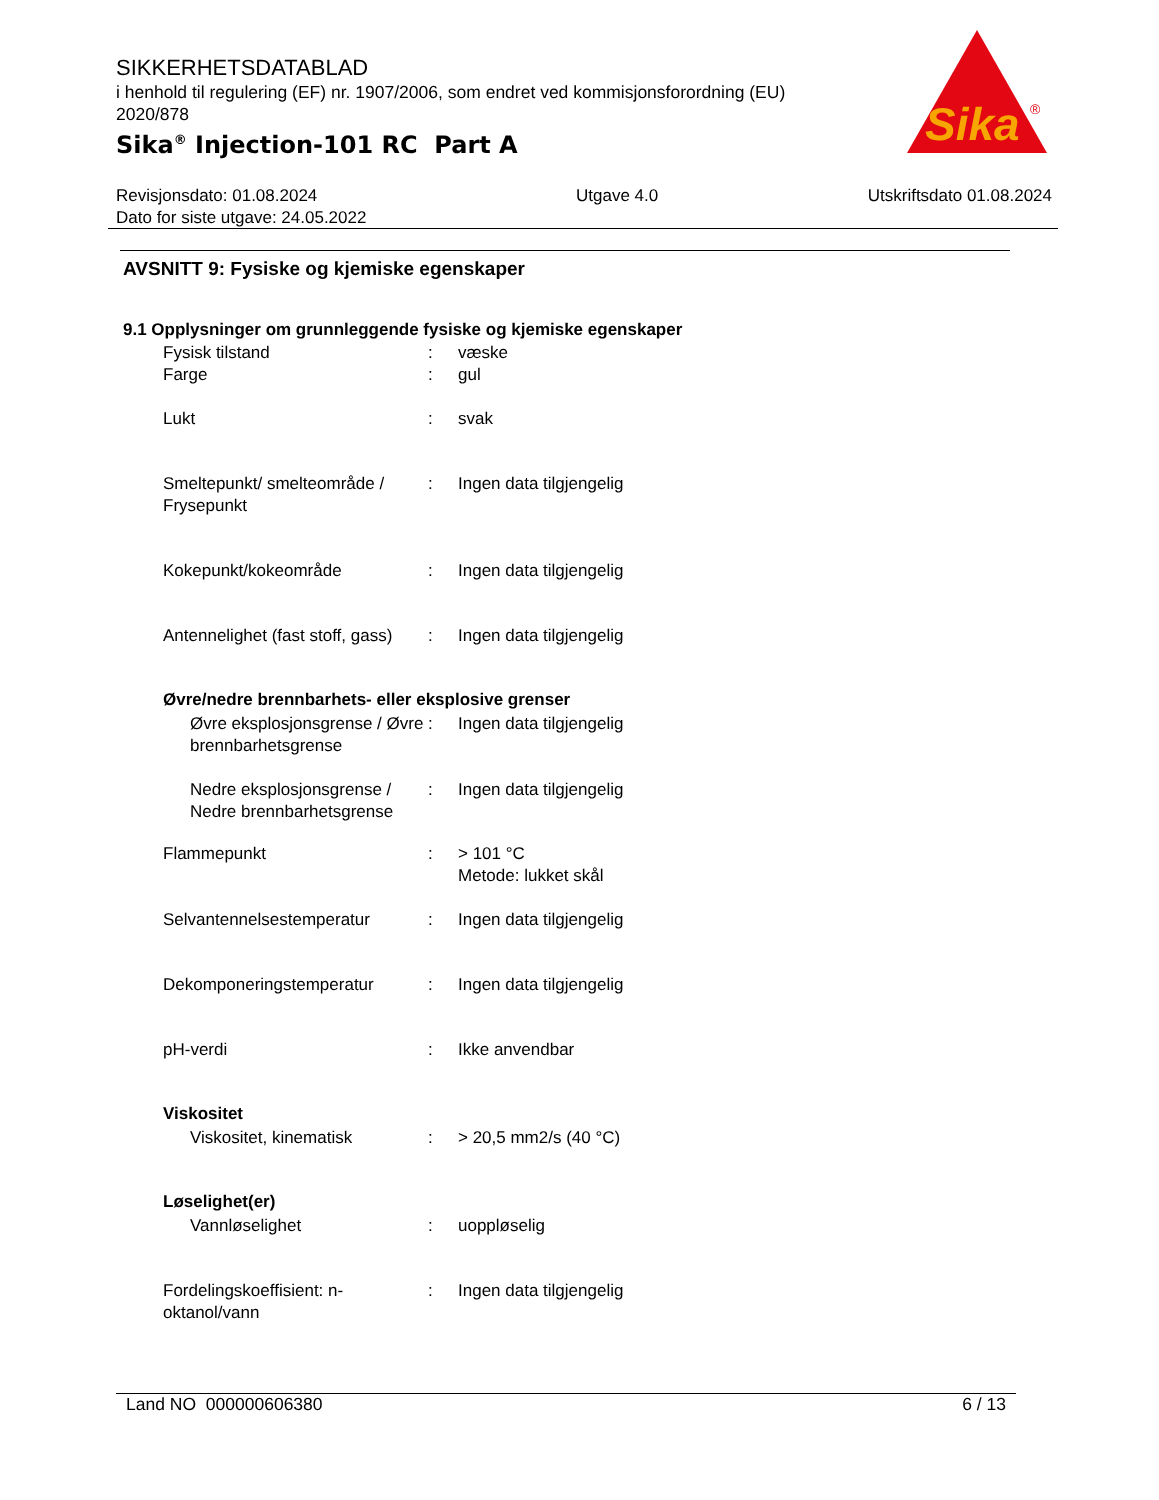SIKKERHETSDATABLAD
i henhold til regulering (EF) nr. 1907/2006, som endret ved kommisjonsforordning (EU) 2020/878
Sika<sup>®</sup> Injection-101 RC Part A
Sika
®
Revisjonsdato: 01.08.2024
Dato for siste utgave: 24.05.2022
Utgave 4.0 Utskriftsdato 01.08.2024
AVSNITT 9: Fysiske og kjemiske egenskaper
9.1 Opplysninger om grunnleggende fysiske og kjemiske egenskaper
| Fysisk tilstand | : | væske |
| Farge | : | gul |
| Lukt | : | svak |
| Smeltepunkt/ smelteområde / Frysepunkt | : | Ingen data tilgjengelig |
| Kokepunkt/kokeområde | : | Ingen data tilgjengelig |
| Antennelighet (fast stoff, gass) | : | Ingen data tilgjengelig |
Øvre/nedre brennbarhets- eller eksplosive grenser
| Øvre eksplosjonsgrense / Øvre brennbarhetsgrense | : | Ingen data tilgjengelig |
| Nedre eksplosjonsgrense / Nedre brennbarhetsgrense | : | Ingen data tilgjengelig |
| Flammepunkt | : | > 101 °C Metode: lukket skål |
| Selvantennelsestemperatur | : | Ingen data tilgjengelig |
| Dekomponeringstemperatur | : | Ingen data tilgjengelig |
| pH-verdi | : | Ikke anvendbar |
Viskositet
| Viskositet, kinematisk | : | > 20,5 mm2/s (40 °C) |
Løselighet(er)
| Vannløselighet | : | uoppløselig |
| Fordelingskoeffisient: n-oktanol/vann | : | Ingen data tilgjengelig |
Land NO 000000606380 6 / 13